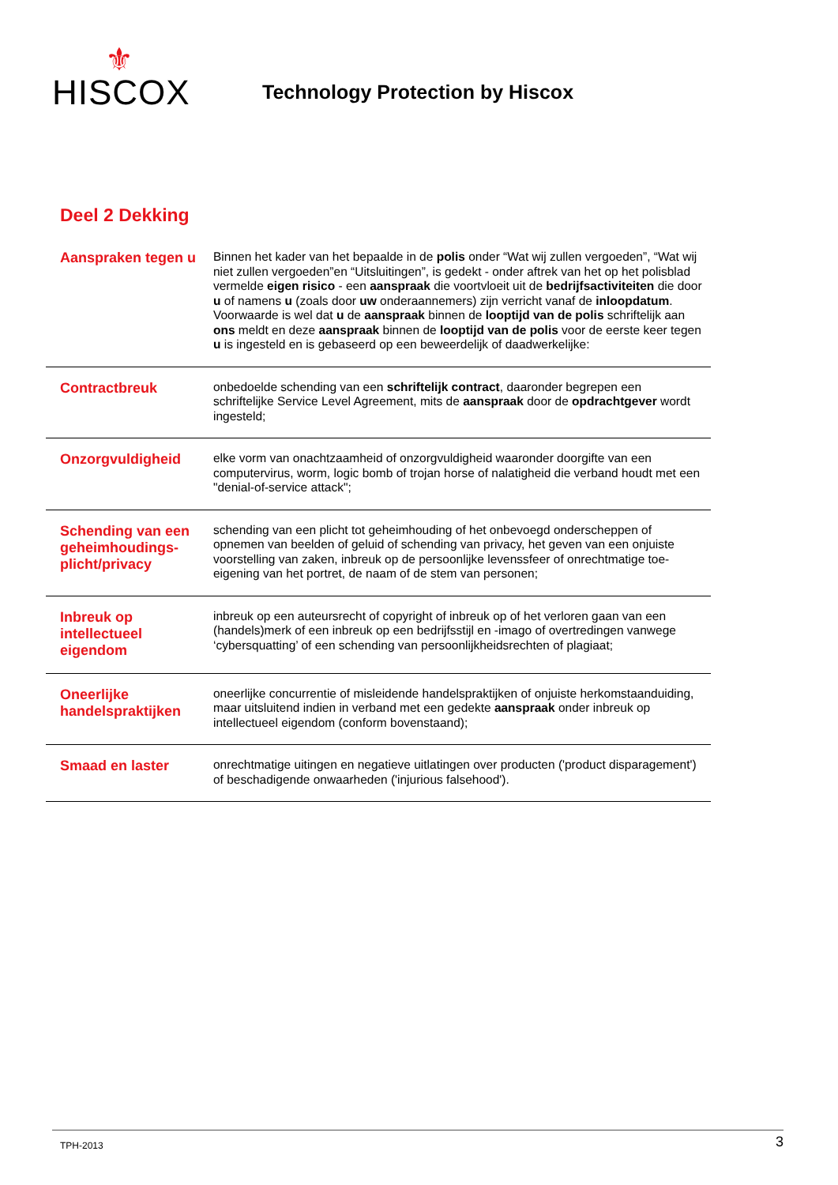⚜
HISCOX
Technology Protection by Hiscox
Deel 2 Dekking
Aanspraken tegen u
Binnen het kader van het bepaalde in de polis onder “Wat wij zullen vergoeden”, “Wat wij niet zullen vergoeden”en “Uitsluitingen”, is gedekt - onder aftrek van het op het polisblad vermelde eigen risico - een aanspraak die voortvloeit uit de bedrijfsactiviteiten die door u of namens u (zoals door uw onderaannemers) zijn verricht vanaf de inloopdatum. Voorwaarde is wel dat u de aanspraak binnen de looptijd van de polis schriftelijk aan ons meldt en deze aanspraak binnen de looptijd van de polis voor de eerste keer tegen u is ingesteld en is gebaseerd op een beweerdelijk of daadwerkelijke:
Contractbreuk
onbedoelde schending van een schriftelijk contract, daaronder begrepen een schriftelijke Service Level Agreement, mits de aanspraak door de opdrachtgever wordt ingesteld;
Onzorgvuldigheid
elke vorm van onachtzaamheid of onzorgvuldigheid waaronder doorgifte van een computervirus, worm, logic bomb of trojan horse of nalatigheid die verband houdt met een "denial-of-service attack";
Schending van een geheimhoudings-plicht/privacy
schending van een plicht tot geheimhouding of het onbevoegd onderscheppen of opnemen van beelden of geluid of schending van privacy, het geven van een onjuiste voorstelling van zaken, inbreuk op de persoonlijke levenssfeer of onrechtmatige toe-eigening van het portret, de naam of de stem van personen;
Inbreuk op intellectueel eigendom
inbreuk op een auteursrecht of copyright of inbreuk op of het verloren gaan van een (handels)merk of een inbreuk op een bedrijfsstijl en -imago of overtredingen vanwege ‘cybersquatting’ of een schending van persoonlijkheidsrechten of plagiaat;
Oneerlijke handelspraktijken
oneerlijke concurrentie of misleidende handelspraktijken of onjuiste herkomstaanduiding, maar uitsluitend indien in verband met een gedekte aanspraak onder inbreuk op intellectueel eigendom (conform bovenstaand);
Smaad en laster
onrechtmatige uitingen en negatieve uitlatingen over producten ('product disparagement') of beschadigende onwaarheden ('injurious falsehood').
TPH-2013 3